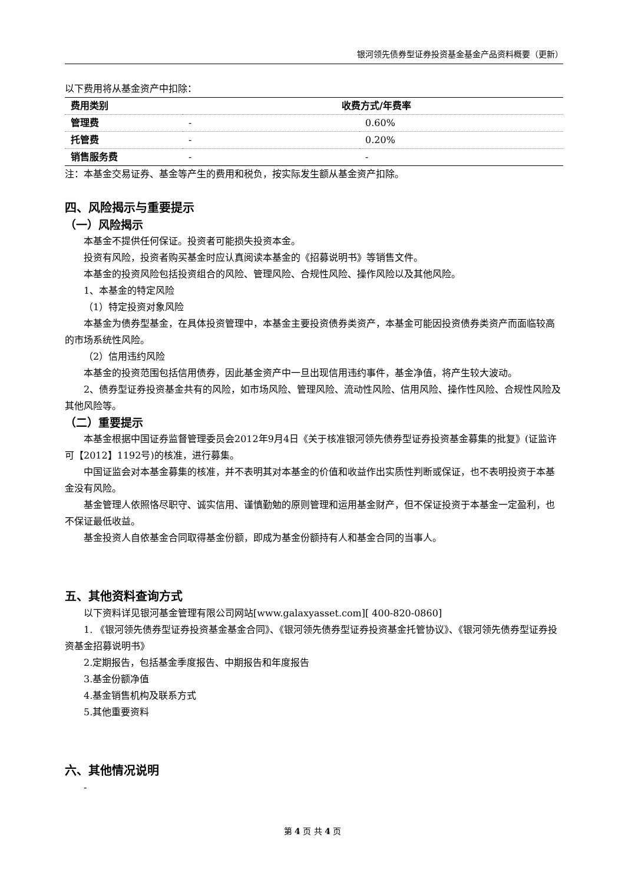银河领先债券型证券投资基金基金产品资料概要（更新）
以下费用将从基金资产中扣除：
| 费用类别 | 收费方式/年费率 | |
| --- | --- | --- |
| 管理费 | - | 0.60% |
| 托管费 | - | 0.20% |
| 销售服务费 | - | - |
注：本基金交易证券、基金等产生的费用和税负，按实际发生额从基金资产扣除。
四、风险揭示与重要提示
（一）风险揭示
本基金不提供任何保证。投资者可能损失投资本金。
投资有风险，投资者购买基金时应认真阅读本基金的《招募说明书》等销售文件。
本基金的投资风险包括投资组合的风险、管理风险、合规性风险、操作风险以及其他风险。
1、本基金的特定风险
（1）特定投资对象风险
本基金为债券型基金，在具体投资管理中，本基金主要投资债券类资产，本基金可能因投资债券类资产而面临较高的市场系统性风险。
（2）信用违约风险
本基金的投资范围包括信用债券，因此基金资产中一旦出现信用违约事件，基金净值，将产生较大波动。
2、债券型证券投资基金共有的风险，如市场风险、管理风险、流动性风险、信用风险、操作性风险、合规性风险及其他风险等。
（二）重要提示
本基金根据中国证券监督管理委员会2012年9月4日《关于核准银河领先债券型证券投资基金募集的批复》(证监许可【2012】1192号)的核准，进行募集。
中国证监会对本基金募集的核准，并不表明其对本基金的价值和收益作出实质性判断或保证，也不表明投资于本基金没有风险。
基金管理人依照恪尽职守、诚实信用、谨慎勤勉的原则管理和运用基金财产，但不保证投资于本基金一定盈利，也不保证最低收益。
基金投资人自依基金合同取得基金份额，即成为基金份额持有人和基金合同的当事人。
五、其他资料查询方式
以下资料详见银河基金管理有限公司网站[www.galaxyasset.com][ 400-820-0860]
1. 《银河领先债券型证券投资基金基金合同》、《银河领先债券型证券投资基金托管协议》、《银河领先债券型证券投资基金招募说明书》
2.定期报告，包括基金季度报告、中期报告和年度报告
3.基金份额净值
4.基金销售机构及联系方式
5.其他重要资料
六、其他情况说明
-
第 4 页 共 4 页